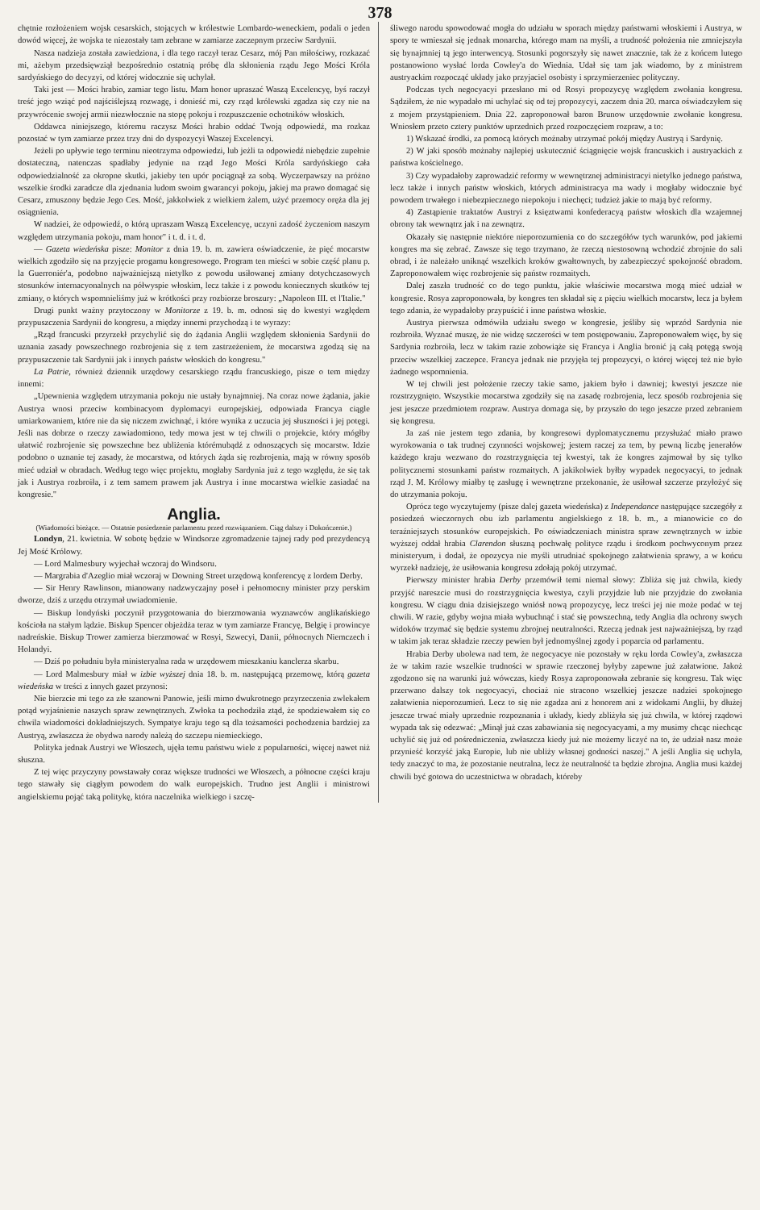378
chętnie rozłożeniem wojsk cesarskich, stojących w królestwie Lombardo-weneckiem, podali o jeden dowód więcej, że wojska te niezostały tam zebrane w zamiarze zaczepnym przeciw Sardynii.
Nasza nadzieja została zawiedziona, i dla tego raczył teraz Cesarz, mój Pan miłościwy, rozkazać mi, ażebym przedsięwziął bezpośrednio ostatnią próbę dla skłonienia rządu Jego Mości Króla sardyńskiego do decyzyi, od której widocznie się uchylał.
Taki jest — Mości hrabio, zamiar tego listu. Mam honor upraszać Waszą Excelencyę, byś raczył treść jego wziąć pod najściślejszą rozwagę, i donieść mi, czy rząd królewski zgadza się czy nie na przywrócenie swojej armii niezwłocznie na stopę pokoju i rozpuszczenie ochotników włoskich.
Oddawca niniejszego, któremu raczysz Mości hrabio oddać Twoją odpowiedź, ma rozkaz pozostać w tym zamiarze przez trzy dni do dyspozycyi Waszej Excelencyi.
Jeżeli po upływie tego terminu nieotrzyma odpowiedzi, lub jeżli ta odpowiedź niebędzie zupełnie dostateczną, natenczas spadłaby jedynie na rząd Jego Mości Króla sardyńskiego cała odpowiedzialność za okropne skutki, jakieby ten upór pociągnął za sobą. Wyczerpawszy na próżno wszelkie środki zaradcze dla zjednania ludom swoim gwarancyi pokoju, jakiej ma prawo domagać się Cesarz, zmuszony będzie Jego Ces. Mość, jakkolwiek z wielkiem żalem, użyć przemocy oręża dla jej osiągnienia.
W nadziei, że odpowiedź, o którą upraszam Waszą Excelencyę, uczyni zadość życzeniom naszym względem utrzymania pokoju, mam honor" i t. d. i t. d.
— Gazeta wiedeńska pisze: Monitor z dnia 19. b. m. zawiera oświadczenie, że pięć mocarstw wielkich zgodziło się na przyjęcie progamu kongresowego. Program ten mieści w sobie część planu p. la Guerroniér'a, podobno najważniejszą nietylko z powodu usiłowanej zmiany dotychczasowych stosunków internacyonalnych na półwyspie włoskim, lecz także i z powodu koniecznych skutków tej zmiany, o których wspomnieliśmy już w krótkości przy rozbiorze broszury: „Napoleon III. et l'Italie."
Drugi punkt ważny przytoczony w Monitorze z 19. b. m. odnosi się do kwestyi względem przypuszczenia Sardynii do kongresu, a między innemi przychodzą i te wyrazy:
„Rząd francuski przyrzekł przychylić się do żądania Anglii względem skłonienia Sardynii do uznania zasady powszechnego rozbrojenia się z tem zastrzeżeniem, że mocarstwa zgodzą się na przypuszczenie tak Sardynii jak i innych państw włoskich do kongresu."
La Patrie, również dziennik urzędowy cesarskiego rządu francuskiego, pisze o tem między innemi:
„Upewnienia względem utrzymania pokoju nie ustały bynajmniej. Na coraz nowe żądania, jakie Austrya wnosi przeciw kombinacyom dyplomacyi europejskiej, odpowiada Francya ciągle umiarkowaniem, które nie da się niczem zwichnąć, i które wynika z uczucia jej słuszności i jej potęgi. Jeśli nas dobrze o rzeczy zawiadomiono, tedy mowa jest w tej chwili o projekcie, który mógłby ułatwić rozbrojenie się powszechne bez ubliżenia którémubądź z odnoszących się mocarstw. Idzie podobno o uznanie tej zasady, że mocarstwa, od których żąda się rozbrojenia, mają w równy sposób mieć udział w obradach. Według tego więc projektu, mogłaby Sardynia już z tego względu, że się tak jak i Austrya rozbroiła, i z tem samem prawem jak Austrya i inne mocarstwa wielkie zasiadać na kongresie."
Anglia.
(Wiadomości bieżące. — Ostatnie posiedzenie parlamentu przed rozwiązaniem. Ciąg dalszy i Dokończenie.)
Londyn, 21. kwietnia. W sobotę będzie w Windsorze zgromadzenie tajnej rady pod prezydencyą Jej Mość Królowy.
— Lord Malmesbury wyjechał wczoraj do Windsoru.
— Margrabia d'Azeglio miał wczoraj w Downing Street urzędową konferencyę z lordem Derby.
— Sir Henry Rawlinson, mianowany nadzwyczajny poseł i pełnomocny minister przy perskim dworze, dziś z urzędu otrzymał uwiadomienie.
— Biskup londyński poczynił przygotowania do bierzmowania wyznawców anglikańskiego kościoła na stałym lądzie. Biskup Spencer objeżdża teraz w tym zamiarze Francyę, Belgię i prowincye nadreńskie. Biskup Trower zamierza bierzmować w Rosyi, Szwecyi, Danii, północnych Niemczech i Holandyi.
— Dziś po południu była ministeryalna rada w urzędowem mieszkaniu kanclerza skarbu.
— Lord Malmesbury miał w izbie wyższej dnia 18. b. m. następującą przemowę, którą gazeta wiedeńska w treści z innych gazet przynosi:
Nie bierzcie mi tego za złe szanowni Panowie, jeśli mimo dwukrotnego przyrzeczenia zwlekałem potąd wyjaśnienie naszych spraw zewnętrznych. Zwłoka ta pochodziła ztąd, że spodziewałem się co chwila wiadomości dokładniejszych. Sympatye kraju tego są dla tożsamości pochodzenia bardziej za Austryą, zwłaszcza że obydwa narody należą do szczepu niemieckiego.
Polityka jednak Austryi we Włoszech, ujęła temu państwu wiele z popularności, więcej nawet niż słuszna.
Z tej więc przyczyny powstawały coraz większe trudności we Włoszech, a północne części kraju tego stawały się ciągłym powodem do walk europejskich. Trudno jest Anglii i ministrowi angielskiemu pojąć taką politykę, która naczelnika wielkiego i szczę-
śliwego narodu spowodować mogła do udziału w sporach między państwami włoskiemi i Austrya, w spory te wmieszał się jednak monarcha, którego mam na myśli, a trudność położenia nie zmniejszyła się bynajmniej tą jego interwencyą. Stosunki pogorszyły się nawet znacznie, tak że z końcem lutego postanowiono wysłać lorda Cowley'a do Wiednia. Udał się tam jak wiadomo, by z ministrem austryackim rozpocząć układy jako przyjaciel osobisty i sprzymierzeniec polityczny.
Podczas tych negocyacyi przesłano mi od Rosyi propozycyę względem zwołania kongresu. Sądziłem, że nie wypadało mi uchylać się od tej propozycyi, zaczem dnia 20. marca oświadczyłem się z mojem przystąpieniem. Dnia 22. zaproponował baron Brunow urzędownie zwołanie kongresu. Wniosłem przeto cztery punktów uprzednich przed rozpoczęciem rozpraw, a to:
1) Wskazać środki, za pomocą których możnaby utrzymać pokój między Austryą i Sardynię.
2) W jaki sposób możnaby najlepiej uskutecznić ściągnięcie wojsk francuskich i austryackich z państwa kościelnego.
3) Czy wypadałoby zaprowadzić reformy w wewnętrznej administracyi nietylko jednego państwa, lecz także i innych państw włoskich, których administracya ma wady i mogłaby widocznie być powodem trwałego i niebezpiecznego niepokoju i niechęci; tudzież jakie to mają być reformy.
4) Zastąpienie traktatów Austryi z księztwami konfederacyą państw włoskich dla wzajemnej obrony tak wewnątrz jak i na zewnątrz.
Okazały się następnie niektóre nieporozumienia co do szczegółów tych warunków, pod jakiemi kongres ma się zebrać. Zawsze się tego trzymano, że rzeczą niestosowną wchodzić zbrojnie do sali obrad, i że należało uniknąć wszelkich kroków gwałtownych, by zabezpieczyć spokojność obradom. Zaproponowałem więc rozbrojenie się państw rozmaitych.
Dalej zaszła trudność co do tego punktu, jakie właściwie mocarstwa mogą mieć udział w kongresie. Rosya zaproponowała, by kongres ten składał się z pięciu wielkich mocarstw, lecz ja byłem tego zdania, że wypadałoby przypuścić i inne państwa włoskie.
Austrya pierwsza odmówiła udziału swego w kongresie, jeśliby się wprzód Sardynia nie rozbroiła. Wyznać muszę, że nie widzę szczerości w tem postępowaniu. Zaproponowałem więc, by się Sardynia rozbroiła, lecz w takim razie zobowiąże się Francya i Anglia bronić ją całą potęgą swoją przeciw wszelkiej zaczepce. Francya jednak nie przyjęła tej propozycyi, o której więcej też nie było żadnego wspomnienia.
W tej chwili jest położenie rzeczy takie samo, jakiem było i dawniej; kwestyi jeszcze nie rozstrzygnięto. Wszystkie mocarstwa zgodziły się na zasadę rozbrojenia, lecz sposób rozbrojenia się jest jeszcze przedmiotem rozpraw. Austrya domaga się, by przyszło do tego jeszcze przed zebraniem się kongresu.
Ja zaś nie jestem tego zdania, by kongresowi dyplomatycznemu przysłużać miało prawo wyrokowania o tak trudnej czynności wojskowej; jestem raczej za tem, by pewną liczbę jenerałów każdego kraju wezwano do rozstrzygnięcia tej kwestyi, tak że kongres zajmował by się tylko politycznemi stosunkami państw rozmaitych. A jakikolwiek byłby wypadek negocyacyi, to jednak rząd J. M. Królowy miałby tę zasługę i wewnętrzne przekonanie, że usiłował szczerze przyłożyć się do utrzymania pokoju.
Oprócz tego wyczytujemy (pisze dalej gazeta wiedeńska) z Independance następujące szczegóły z posiedzeń wieczornych obu izb parlamentu angielskiego z 18. b. m., a mianowicie co do teraźniejszych stosunków europejskich. Po oświadczeniach ministra spraw zewnętrznych w izbie wyższej oddał hrabia Clarendon słuszną pochwałę polityce rządu i środkom pochwyconym przez ministeryum, i dodał, że opozycya nie myśli utrudniać spokojnego załatwienia sprawy, a w końcu wyrzekł nadzieję, że usiłowania kongresu zdołają pokój utrzymać.
Pierwszy minister hrabia Derby przemówił temi niemal słowy: Zbliża się już chwila, kiedy przyjść nareszcie musi do rozstrzygnięcia kwestya, czyli przyjdzie lub nie przyjdzie do zwołania kongresu. W ciągu dnia dzisiejszego wniósł nową propozycyę, lecz treści jej nie może podać w tej chwili. W razie, gdyby wojna miała wybuchnąć i stać się powszechną, tedy Anglia dla ochrony swych widoków trzymać się będzie systemu zbrojnej neutralności. Rzeczą jednak jest najważniejszą, by rząd w takim jak teraz składzie rzeczy pewien był jednomyślnej zgody i poparcia od parlamentu.
Hrabia Derby ubolewa nad tem, że negocyacye nie pozostały w ręku lorda Cowley'a, zwłaszcza że w takim razie wszelkie trudności w sprawie rzeczonej byłyby zapewne już załatwione. Jakoż zgodzono się na warunki już wówczas, kiedy Rosya zaproponowała zebranie się kongresu. Tak więc przerwano dalszy tok negocyacyi, chociaż nie stracono wszelkiej jeszcze nadziei spokojnego załatwienia nieporozumień. Lecz to się nie zgadza ani z honorem ani z widokami Anglii, by dłużej jeszcze trwać miały uprzednie rozpoznania i układy, kiedy zbliżyła się już chwila, w której rządowi wypada tak się odezwać: „Minął już czas zabawiania się negocyacyami, a my musimy chcąc niechcąc uchylić się już od pośredniczenia, zwłaszcza kiedy już nie możemy liczyć na to, że udział nasz może przynieść korzyść jaką Europie, lub nie ubliży własnej godności naszej." A jeśli Anglia się uchyla, tedy znaczyć to ma, że pozostanie neutralna, lecz że neutralność ta będzie zbrojna. Anglia musi każdej chwili być gotowa do uczestnictwa w obradach, któreby